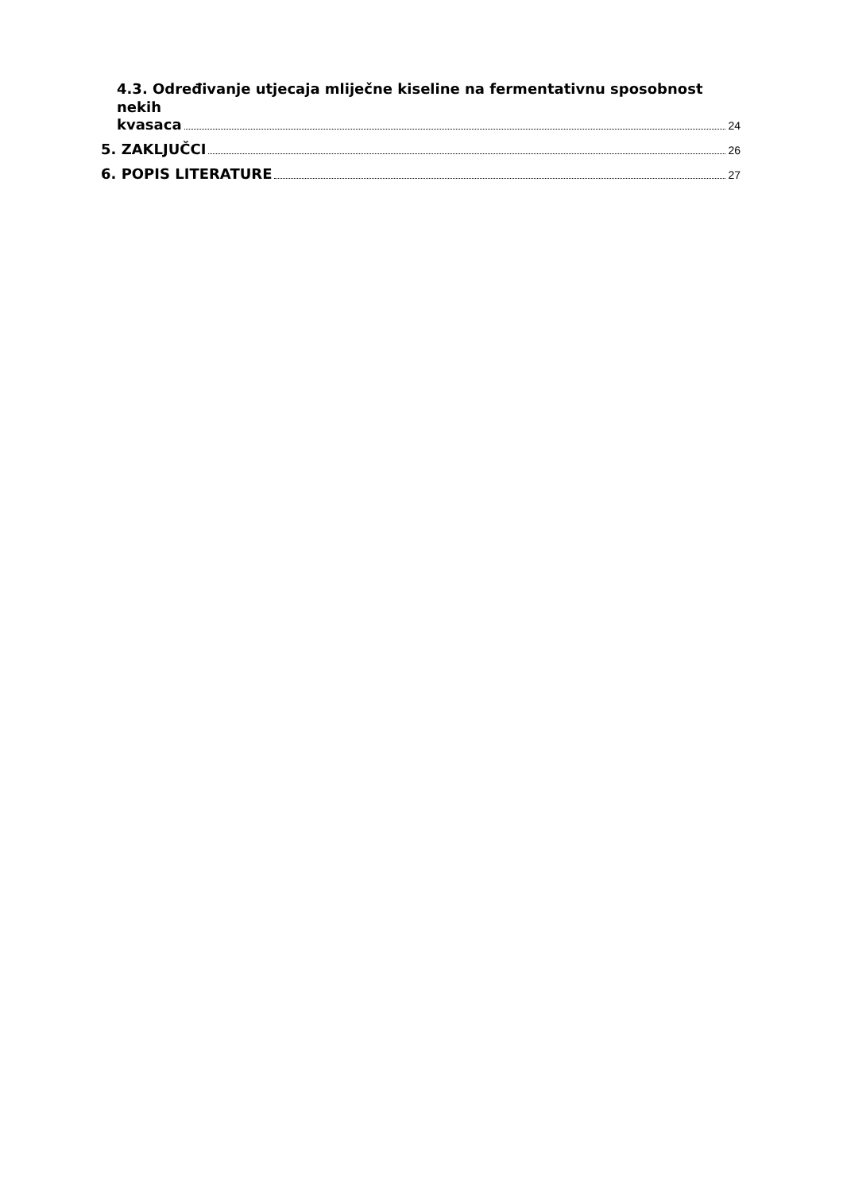4.3. Određivanje utjecaja mliječne kiseline na fermentativnu sposobnost nekih
kvasaca 24
5. ZAKLJUČCI 26
6. POPIS LITERATURE 27